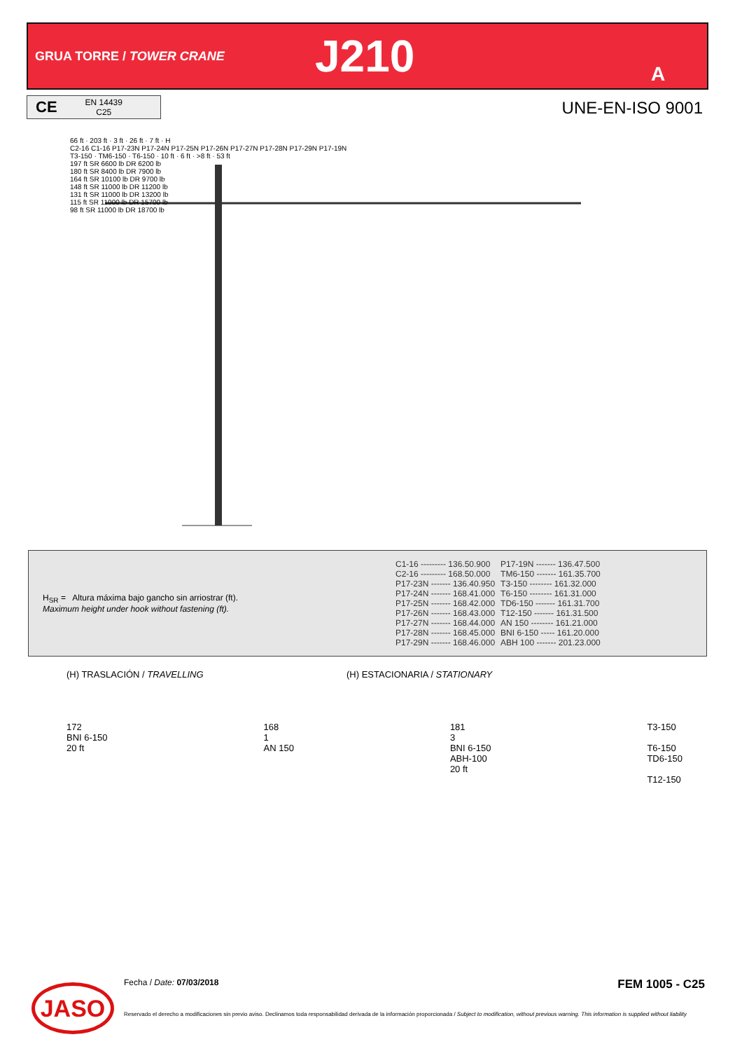GRUA TORRE / TOWER CRANE
J210
A
CE EN 14439
C25
UNE-EN-ISO 9001
66 ft · 203 ft · 3 ft · 26 ft · 7 ft · H
C2-16 C1-16 P17-23N P17-24N P17-25N P17-26N P17-27N P17-28N P17-29N P17-19N
T3-150 · TM6-150 · T6-150 · 10 ft · 6 ft · >8 ft · 53 ft
197 ft SR 6600 lb DR 6200 lb
180 ft SR 8400 lb DR 7900 lb
164 ft SR 10100 lb DR 9700 lb
148 ft SR 11000 lb DR 11200 lb
131 ft SR 11000 lb DR 13200 lb
115 ft SR 11000 lb DR 15700 lb
98 ft SR 11000 lb DR 18700 lb
H<sub>SR</sub> = Altura máxima bajo gancho sin arriostrar (ft).
Maximum height under hook without fastening (ft).
| C1-16 --------- 136.50.900 | P17-19N ------- 136.47.500 |
| C2-16 --------- 168.50.000 | TM6-150 ------- 161.35.700 |
| P17-23N ------- 136.40.950 | T3-150 -------- 161.32.000 |
| P17-24N ------- 168.41.000 | T6-150 -------- 161.31.000 |
| P17-25N ------- 168.42.000 | TD6-150 ------- 161.31.700 |
| P17-26N ------- 168.43.000 | T12-150 ------- 161.31.500 |
| P17-27N ------- 168.44.000 | AN 150 -------- 161.21.000 |
| P17-28N ------- 168.45.000 | BNI 6-150 ----- 161.20.000 |
| P17-29N ------- 168.46.000 | ABH 100 ------- 201.23.000 |
(H) TRASLACIÓN / TRAVELLING (H) ESTACIONARIA / STATIONARY
172
BNI 6-150
20 ft
168
1
AN 150
181
3
BNI 6-150
ABH-100
20 ft
T3-150
T6-150
TD6-150
T12-150
JASO
Fecha / Date: 07/03/2018 FEM 1005 - C25
Reservado el derecho a modificaciones sin previo aviso. Declinamos toda responsabilidad derivada de la información proporcionada / Subject to modification, without previous warning. This information is supplied without liability